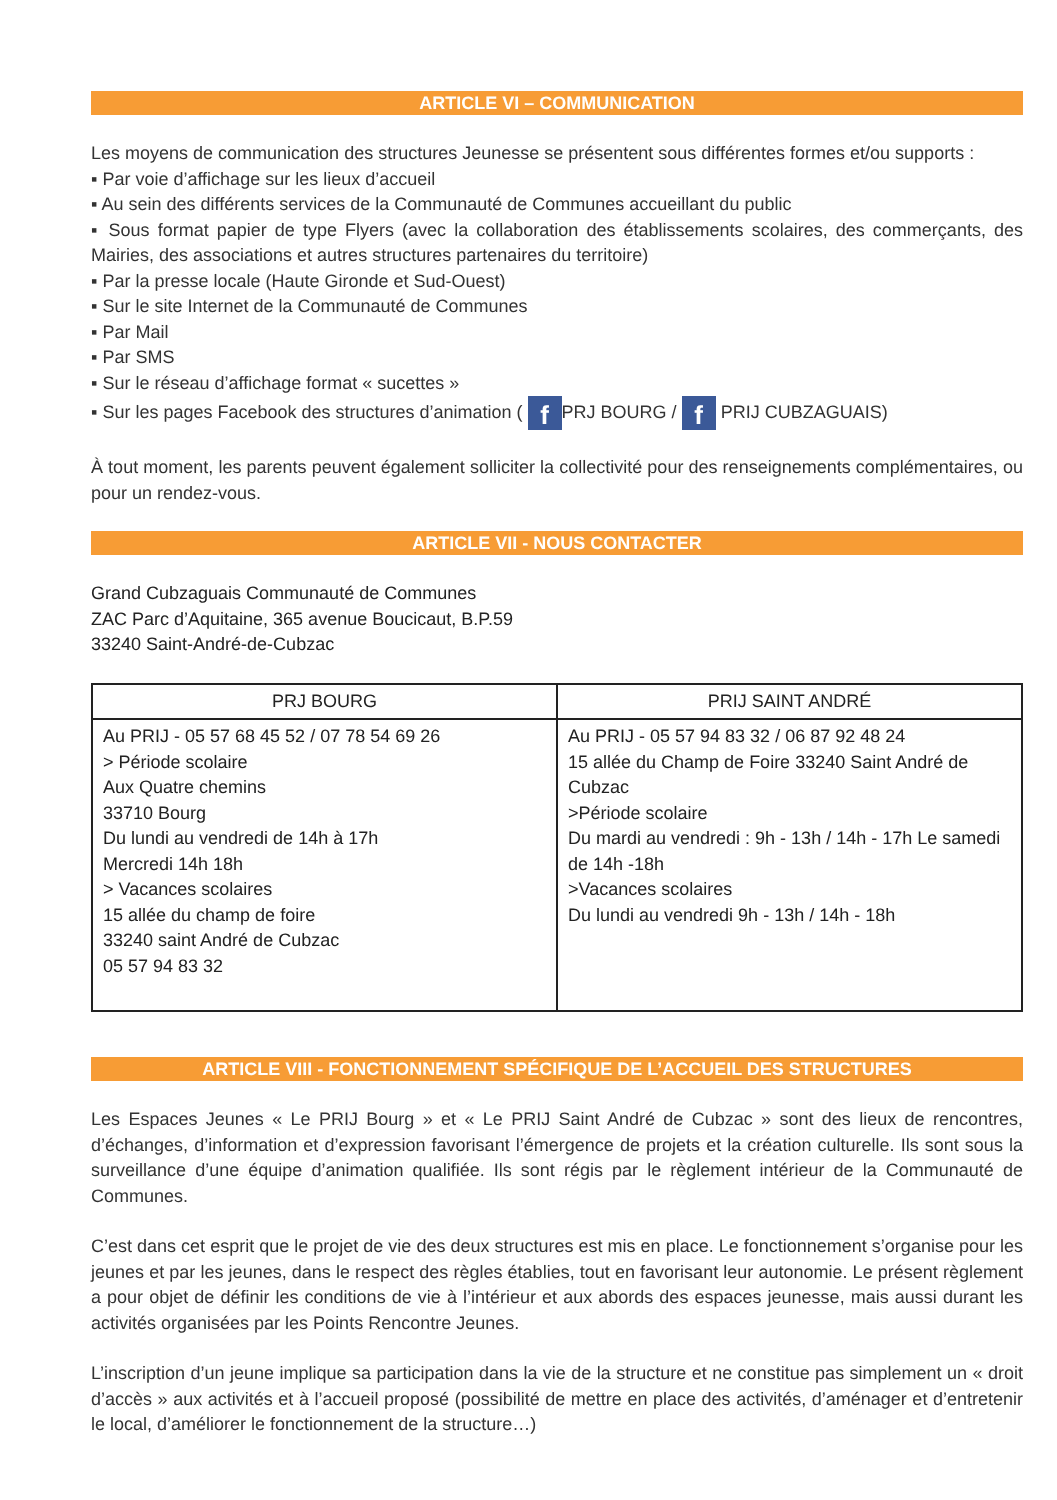ARTICLE VI – COMMUNICATION
Les moyens de communication des structures Jeunesse se présentent sous différentes formes et/ou supports :
▪ Par voie d’affichage sur les lieux d’accueil
▪ Au sein des différents services de la Communauté de Communes accueillant du public
▪ Sous format papier de type Flyers (avec la collaboration des établissements scolaires, des commerçants, des Mairies, des associations et autres structures partenaires du territoire)
▪ Par la presse locale (Haute Gironde et Sud-Ouest)
▪ Sur le site Internet de la Communauté de Communes
▪ Par Mail
▪ Par SMS
▪ Sur le réseau d’affichage format « sucettes »
▪ Sur les pages Facebook des structures d’animation ( f PRJ BOURG / f PRIJ CUBZAGUAIS)
À tout moment, les parents peuvent également solliciter la collectivité pour des renseignements complémentaires, ou pour un rendez-vous.
ARTICLE VII - NOUS CONTACTER
Grand Cubzaguais Communauté de Communes
ZAC Parc d’Aquitaine, 365 avenue Boucicaut, B.P.59
33240 Saint-André-de-Cubzac
| PRJ BOURG | PRIJ SAINT ANDRÉ |
| --- | --- |
| Au PRIJ - 05 57 68 45 52 / 07 78 54 69 26 > Période scolaire Aux Quatre chemins 33710 Bourg Du lundi au vendredi de 14h à 17h Mercredi 14h 18h > Vacances scolaires 15 allée du champ de foire 33240 saint André de Cubzac 05 57 94 83 32 | Au PRIJ - 05 57 94 83 32 / 06 87 92 48 24 15 allée du Champ de Foire 33240 Saint André de Cubzac >Période scolaire Du mardi au vendredi : 9h - 13h / 14h - 17h Le samedi de 14h -18h >Vacances scolaires Du lundi au vendredi 9h - 13h / 14h - 18h |
ARTICLE VIII - FONCTIONNEMENT SPÉCIFIQUE DE L’ACCUEIL DES STRUCTURES
Les Espaces Jeunes « Le PRIJ Bourg » et « Le PRIJ Saint André de Cubzac » sont des lieux de rencontres, d’échanges, d’information et d’expression favorisant l’émergence de projets et la création culturelle. Ils sont sous la surveillance d’une équipe d’animation qualifiée. Ils sont régis par le règlement intérieur de la Communauté de Communes.
C’est dans cet esprit que le projet de vie des deux structures est mis en place. Le fonctionnement s’organise pour les jeunes et par les jeunes, dans le respect des règles établies, tout en favorisant leur autonomie. Le présent règlement a pour objet de définir les conditions de vie à l’intérieur et aux abords des espaces jeunesse, mais aussi durant les activités organisées par les Points Rencontre Jeunes.
L’inscription d’un jeune implique sa participation dans la vie de la structure et ne constitue pas simplement un « droit d’accès » aux activités et à l’accueil proposé (possibilité de mettre en place des activités, d’aménager et d’entretenir le local, d’améliorer le fonctionnement de la structure…)